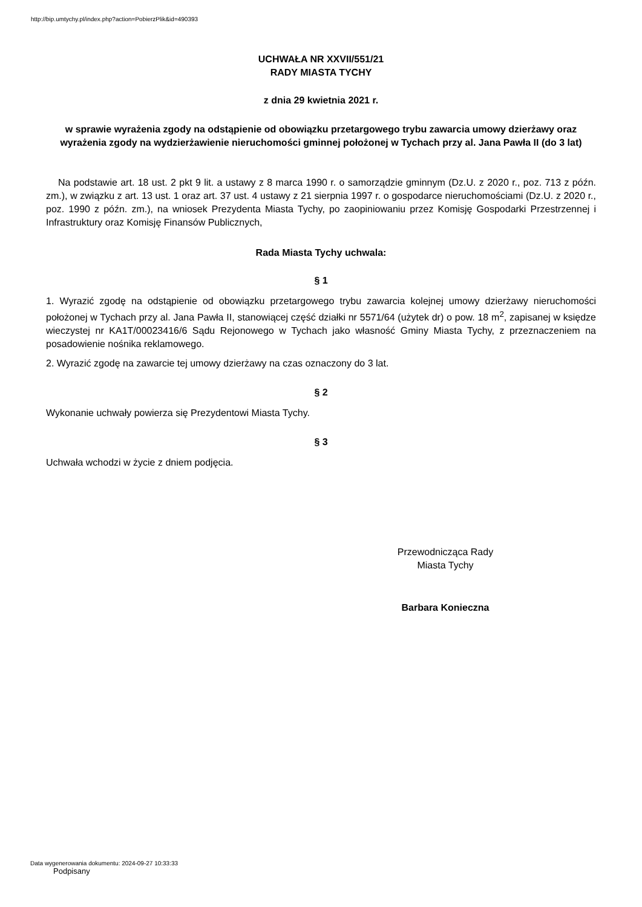http://bip.umtychy.pl/index.php?action=PobierzPlik&id=490393
UCHWAŁA NR XXVII/551/21
RADY MIASTA TYCHY
z dnia 29 kwietnia 2021 r.
w sprawie wyrażenia zgody na odstąpienie od obowiązku przetargowego trybu zawarcia umowy dzierżawy oraz wyrażenia zgody na wydzierżawienie nieruchomości gminnej położonej w Tychach przy al. Jana Pawła II (do 3 lat)
Na podstawie art. 18 ust. 2 pkt 9 lit. a ustawy z 8 marca 1990 r. o samorządzie gminnym (Dz.U. z 2020 r., poz. 713 z późn. zm.), w związku z art. 13 ust. 1 oraz art. 37 ust. 4 ustawy z 21 sierpnia 1997 r. o gospodarce nieruchomościami (Dz.U. z 2020 r., poz. 1990 z późn. zm.), na wniosek Prezydenta Miasta Tychy, po zaopiniowaniu przez Komisję Gospodarki Przestrzennej i Infrastruktury oraz Komisję Finansów Publicznych,
Rada Miasta Tychy uchwala:
§ 1
1. Wyrazić zgodę na odstąpienie od obowiązku przetargowego trybu zawarcia kolejnej umowy dzierżawy nieruchomości położonej w Tychach przy al. Jana Pawła II, stanowiącej część działki nr 5571/64 (użytek dr) o pow. 18 m<sup>2</sup>, zapisanej w księdze wieczystej nr KA1T/00023416/6 Sądu Rejonowego w Tychach jako własność Gminy Miasta Tychy, z przeznaczeniem na posadowienie nośnika reklamowego.
2. Wyrazić zgodę na zawarcie tej umowy dzierżawy na czas oznaczony do 3 lat.
§ 2
Wykonanie uchwały powierza się Prezydentowi Miasta Tychy.
§ 3
Uchwała wchodzi w życie z dniem podjęcia.
Przewodnicząca Rady
Miasta Tychy
Barbara Konieczna
Data wygenerowania dokumentu: 2024-09-27 10:33:33
Podpisany